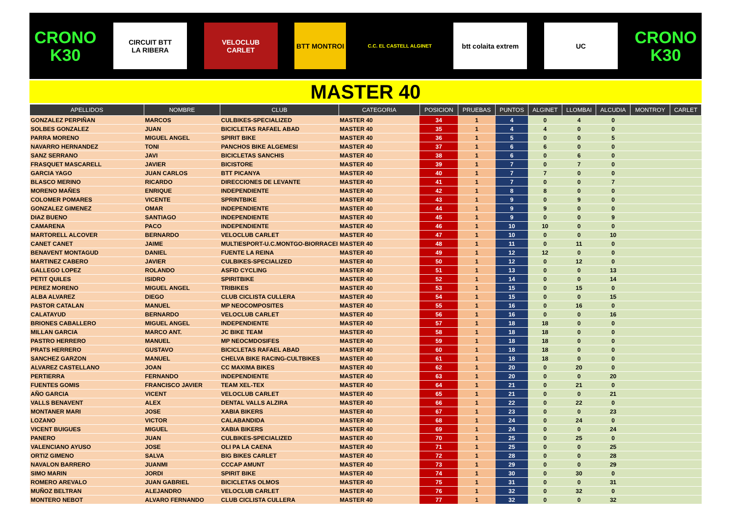CRONO
K30
CIRCUIT BTT
LA RIBERA
VELOCLUB
CARLET
BTT MONTROI
C.C. EL CASTELL ALGINET
btt colaita extrem
UC
CRONO
K30
MASTER 40
| APELLIDOS | NOMBRE | CLUB | CATEGORIA | POSICION | PRUEBAS | PUNTOS | ALGINET | LLOMBAI | ALCUDIA | MONTROY | CARLET |
| --- | --- | --- | --- | --- | --- | --- | --- | --- | --- | --- | --- |
| GONZALEZ PERPIÑAN | MARCOS | CULBIKES-SPECIALIZED | MASTER 40 | 34 | 1 | 4 | 0 | 4 | 0 | | |
| SOLBES GONZALEZ | JUAN | BICICLETAS RAFAEL ABAD | MASTER 40 | 35 | 1 | 4 | 4 | 0 | 0 | | |
| PARRA MORENO | MIGUEL ANGEL | SPIRIT BIKE | MASTER 40 | 36 | 1 | 5 | 0 | 0 | 5 | | |
| NAVARRO HERNANDEZ | TONI | PANCHOS BIKE ALGEMESI | MASTER 40 | 37 | 1 | 6 | 6 | 0 | 0 | | |
| SANZ SERRANO | JAVI | BICICLETAS SANCHIS | MASTER 40 | 38 | 1 | 6 | 0 | 6 | 0 | | |
| FRASQUET MASCARELL | JAVIER | BICISTORE | MASTER 40 | 39 | 1 | 7 | 0 | 7 | 0 | | |
| GARCIA YAGO | JUAN CARLOS | BTT PICANYA | MASTER 40 | 40 | 1 | 7 | 7 | 0 | 0 | | |
| BLASCO MERINO | RICARDO | DIRECCIONES DE LEVANTE | MASTER 40 | 41 | 1 | 7 | 0 | 0 | 7 | | |
| MORENO MAÑES | ENRIQUE | INDEPENDIENTE | MASTER 40 | 42 | 1 | 8 | 8 | 0 | 0 | | |
| COLOMER POMARES | VICENTE | SPRINTBIKE | MASTER 40 | 43 | 1 | 9 | 0 | 9 | 0 | | |
| GONZALEZ GIMENEZ | OMAR | INDEPENDIENTE | MASTER 40 | 44 | 1 | 9 | 9 | 0 | 0 | | |
| DIAZ BUENO | SANTIAGO | INDEPENDIENTE | MASTER 40 | 45 | 1 | 9 | 0 | 0 | 9 | | |
| CAMARENA | PACO | INDEPENDIENTE | MASTER 40 | 46 | 1 | 10 | 10 | 0 | 0 | | |
| MARTORELL ALCOVER | BERNARDO | VELOCLUB CARLET | MASTER 40 | 47 | 1 | 10 | 0 | 0 | 10 | | |
| CANET CANET | JAIME | MULTIESPORT-U.C.MONTGO-BIORRACEI | MASTER 40 | 48 | 1 | 11 | 0 | 11 | 0 | | |
| BENAVENT MONTAGUD | DANIEL | FUENTE LA REINA | MASTER 40 | 49 | 1 | 12 | 12 | 0 | 0 | | |
| MARTINEZ CABERO | JAVIER | CULBIKES-SPECIALIZED | MASTER 40 | 50 | 1 | 12 | 0 | 12 | 0 | | |
| GALLEGO LOPEZ | ROLANDO | ASFID CYCLING | MASTER 40 | 51 | 1 | 13 | 0 | 0 | 13 | | |
| PETIT QUILES | ISIDRO | SPIRITBIKE | MASTER 40 | 52 | 1 | 14 | 0 | 0 | 14 | | |
| PEREZ MORENO | MIGUEL ANGEL | TRIBIKES | MASTER 40 | 53 | 1 | 15 | 0 | 15 | 0 | | |
| ALBA ALVAREZ | DIEGO | CLUB CICLISTA CULLERA | MASTER 40 | 54 | 1 | 15 | 0 | 0 | 15 | | |
| PASTOR CATALAN | MANUEL | MP NEOCOMPOSITES | MASTER 40 | 55 | 1 | 16 | 0 | 16 | 0 | | |
| CALATAYUD | BERNARDO | VELOCLUB CARLET | MASTER 40 | 56 | 1 | 16 | 0 | 0 | 16 | | |
| BRIONES CABALLERO | MIGUEL ANGEL | INDEPENDIENTE | MASTER 40 | 57 | 1 | 18 | 18 | 0 | 0 | | |
| MILLAN GARCIA | MARCO ANT. | JC BIKE TEAM | MASTER 40 | 58 | 1 | 18 | 18 | 0 | 0 | | |
| PASTRO HERRERO | MANUEL | MP NEOCMDOSIFES | MASTER 40 | 59 | 1 | 18 | 18 | 0 | 0 | | |
| PRATS HERRERO | GUSTAVO | BICICLETAS RAFAEL ABAD | MASTER 40 | 60 | 1 | 18 | 18 | 0 | 0 | | |
| SANCHEZ GARZON | MANUEL | CHELVA BIKE RACING-CULTBIKES | MASTER 40 | 61 | 1 | 18 | 18 | 0 | 0 | | |
| ALVAREZ CASTELLANO | JOAN | CC MAXIMA BIKES | MASTER 40 | 62 | 1 | 20 | 0 | 20 | 0 | | |
| PERTIERRA | FERNANDO | INDEPENDIENTE | MASTER 40 | 63 | 1 | 20 | 0 | 0 | 20 | | |
| FUENTES GOMIS | FRANCISCO JAVIER | TEAM XEL-TEX | MASTER 40 | 64 | 1 | 21 | 0 | 21 | 0 | | |
| AÑO GARCIA | VICENT | VELOCLUB CARLET | MASTER 40 | 65 | 1 | 21 | 0 | 0 | 21 | | |
| VALLS BENAVENT | ALEX | DENTAL VALLS ALZIRA | MASTER 40 | 66 | 1 | 22 | 0 | 22 | 0 | | |
| MONTANER MARI | JOSE | XABIA BIKERS | MASTER 40 | 67 | 1 | 23 | 0 | 0 | 23 | | |
| LOZANO | VICTOR | CALABANDIDA | MASTER 40 | 68 | 1 | 24 | 0 | 24 | 0 | | |
| VICENT BUIGUES | MIGUEL | XABIA BIKERS | MASTER 40 | 69 | 1 | 24 | 0 | 0 | 24 | | |
| PANERO | JUAN | CULBIKES-SPECIALIZED | MASTER 40 | 70 | 1 | 25 | 0 | 25 | 0 | | |
| VALENCIANO AYUSO | JOSE | OLI PA LA CAENA | MASTER 40 | 71 | 1 | 25 | 0 | 0 | 25 | | |
| ORTIZ GIMENO | SALVA | BIG BIKES CARLET | MASTER 40 | 72 | 1 | 28 | 0 | 0 | 28 | | |
| NAVALON BARRERO | JUANMI | CCCAP AMUNT | MASTER 40 | 73 | 1 | 29 | 0 | 0 | 29 | | |
| SIMO MARIN | JORDI | SPIRIT BIKE | MASTER 40 | 74 | 1 | 30 | 0 | 30 | 0 | | |
| ROMERO AREVALO | JUAN GABRIEL | BICICLETAS OLMOS | MASTER 40 | 75 | 1 | 31 | 0 | 0 | 31 | | |
| MUÑOZ BELTRAN | ALEJANDRO | VELOCLUB CARLET | MASTER 40 | 76 | 1 | 32 | 0 | 32 | 0 | | |
| MONTERO NEBOT | ALVARO FERNANDO | CLUB CICLISTA CULLERA | MASTER 40 | 77 | 1 | 32 | 0 | 0 | 32 | | |